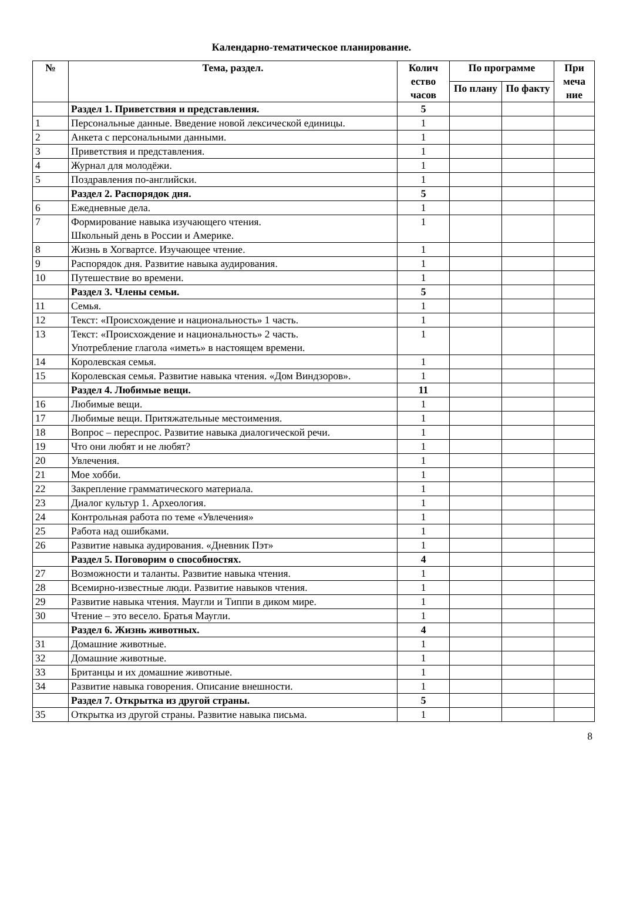Календарно-тематическое планирование.
| № | Тема, раздел. | Колич ество часов | По программе | | При меча ние |
| --- | --- | --- | --- | --- | --- |
| | | | По плану | По факту | |
| | Раздел 1. Приветствия и представления. | 5 | | | |
| 1 | Персональные данные. Введение новой лексической единицы. | 1 | | | |
| 2 | Анкета с персональными данными. | 1 | | | |
| 3 | Приветствия и представления. | 1 | | | |
| 4 | Журнал для молодёжи. | 1 | | | |
| 5 | Поздравления по-английски. | 1 | | | |
| | Раздел 2. Распорядок дня. | 5 | | | |
| 6 | Ежедневные дела. | 1 | | | |
| 7 | Формирование навыка изучающего чтения. Школьный день в России и Америке. | 1 | | | |
| 8 | Жизнь в Хогвартсе. Изучающее чтение. | 1 | | | |
| 9 | Распорядок дня. Развитие навыка аудирования. | 1 | | | |
| 10 | Путешествие во времени. | 1 | | | |
| | Раздел 3. Члены семьи. | 5 | | | |
| 11 | Семья. | 1 | | | |
| 12 | Текст: «Происхождение и национальность» 1 часть. | 1 | | | |
| 13 | Текст: «Происхождение и национальность» 2 часть. Употребление глагола «иметь» в настоящем времени. | 1 | | | |
| 14 | Королевская семья. | 1 | | | |
| 15 | Королевская семья. Развитие навыка чтения. «Дом Виндзоров». | 1 | | | |
| | Раздел 4. Любимые вещи. | 11 | | | |
| 16 | Любимые вещи. | 1 | | | |
| 17 | Любимые вещи. Притяжательные местоимения. | 1 | | | |
| 18 | Вопрос – переспрос. Развитие навыка диалогической речи. | 1 | | | |
| 19 | Что они любят и не любят? | 1 | | | |
| 20 | Увлечения. | 1 | | | |
| 21 | Мое хобби. | 1 | | | |
| 22 | Закрепление грамматического материала. | 1 | | | |
| 23 | Диалог культур 1. Археология. | 1 | | | |
| 24 | Контрольная работа по теме «Увлечения» | 1 | | | |
| 25 | Работа над ошибками. | 1 | | | |
| 26 | Развитие навыка аудирования. «Дневник Пэт» | 1 | | | |
| | Раздел 5. Поговорим о способностях. | 4 | | | |
| 27 | Возможности и таланты. Развитие навыка чтения. | 1 | | | |
| 28 | Всемирно-известные люди. Развитие навыков чтения. | 1 | | | |
| 29 | Развитие навыка чтения. Маугли и Типпи в диком мире. | 1 | | | |
| 30 | Чтение – это весело. Братья Маугли. | 1 | | | |
| | Раздел 6. Жизнь животных. | 4 | | | |
| 31 | Домашние животные. | 1 | | | |
| 32 | Домашние животные. | 1 | | | |
| 33 | Британцы и их домашние животные. | 1 | | | |
| 34 | Развитие навыка говорения. Описание внешности. | 1 | | | |
| | Раздел 7. Открытка из другой страны. | 5 | | | |
| 35 | Открытка из другой страны. Развитие навыка письма. | 1 | | | |
8